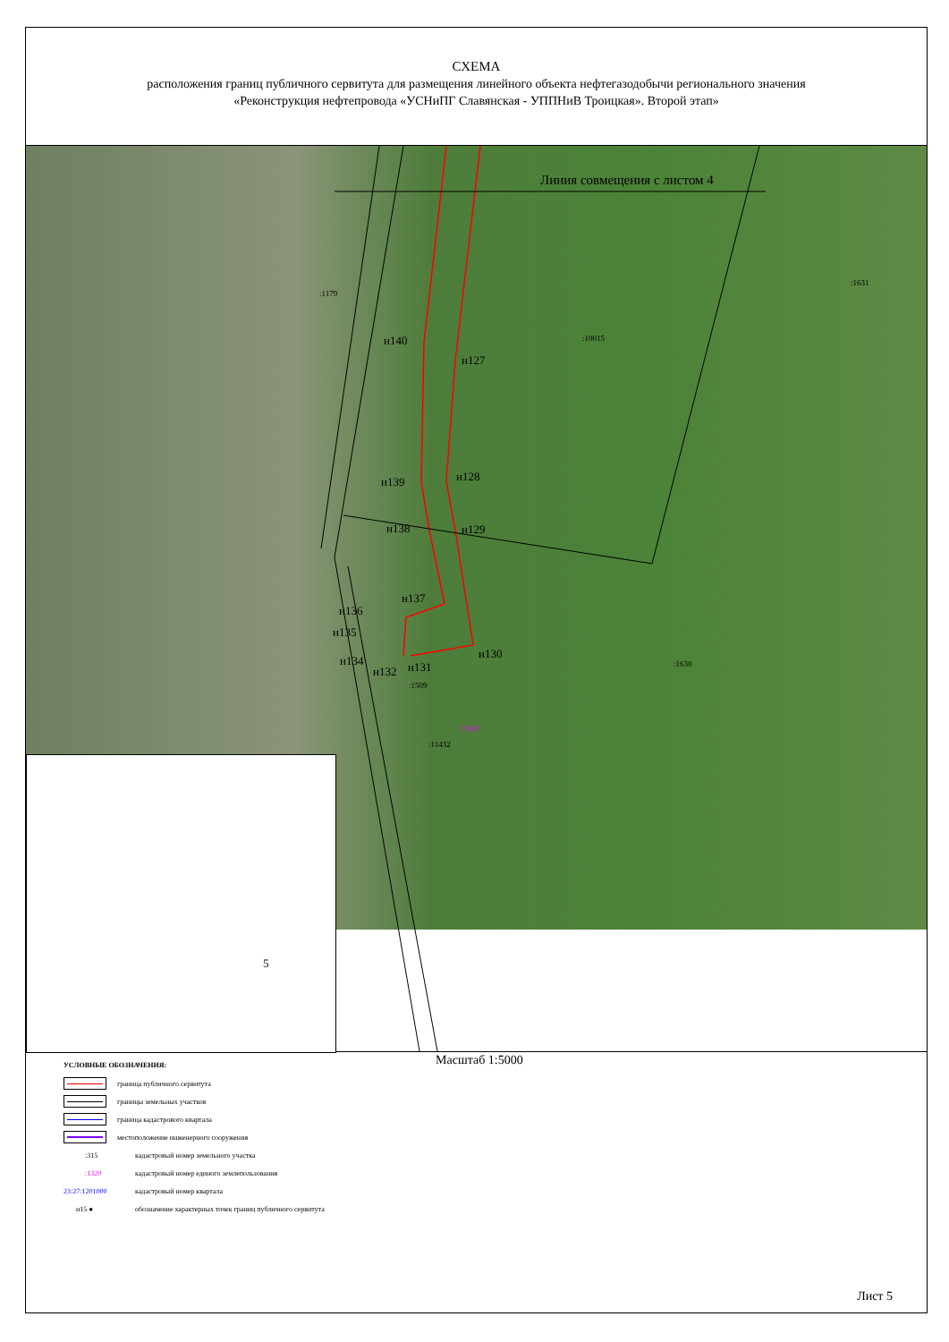СХЕМА
расположения границ публичного сервитута для размещения линейного объекта нефтегазодобычи регионального значения
«Реконструкция нефтепровода «УСНиПГ Славянская - УППНиВ Троицкая». Второй этап»
Линия совмещения с листом 4
н140
н127
н139 н128
н138 н129
н137
н136
н135
н134
н132 н131
н130
:1179
:10015
:1631
:1630
:1509
:1540
:11432
5
Масштаб 1:5000
УСЛОВНЫЕ ОБОЗНАЧЕНИЯ:
граница публичного сервитута
границы земельных участков
граница кадастрового квартала
местоположение инженерного сооружения
:315 кадастровый номер земельного участка
:1320 кадастровый номер единого землепользования
23:27:1201000 кадастровый номер квартала
н15 ● обозначение характерных точек границ публичного сервитута
Лист 5